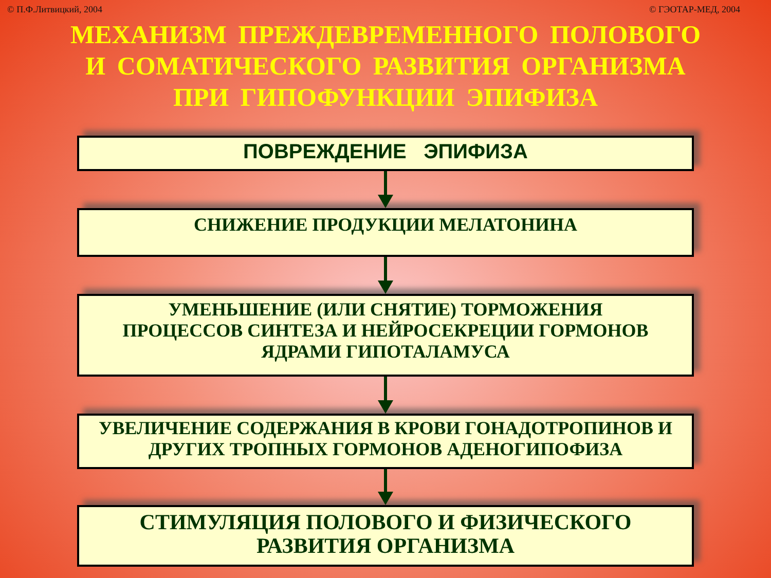© П.Ф.Литвицкий, 2004 © ГЭОТАР-МЕД, 2004
МЕХАНИЗМ ПРЕЖДЕВРЕМЕННОГО ПОЛОВОГО
И СОМАТИЧЕСКОГО РАЗВИТИЯ ОРГАНИЗМА
ПРИ ГИПОФУНКЦИИ ЭПИФИЗА
ПОВРЕЖДЕНИЕ ЭПИФИЗА
СНИЖЕНИЕ ПРОДУКЦИИ МЕЛАТОНИНА
УМЕНЬШЕНИЕ (ИЛИ СНЯТИЕ) ТОРМОЖЕНИЯ
ПРОЦЕССОВ СИНТЕЗА И НЕЙРОСЕКРЕЦИИ ГОРМОНОВ
ЯДРАМИ ГИПОТАЛАМУСА
УВЕЛИЧЕНИЕ СОДЕРЖАНИЯ В КРОВИ ГОНАДОТРОПИНОВ И
ДРУГИХ ТРОПНЫХ ГОРМОНОВ АДЕНОГИПОФИЗА
СТИМУЛЯЦИЯ ПОЛОВОГО И ФИЗИЧЕСКОГО
РАЗВИТИЯ ОРГАНИЗМА